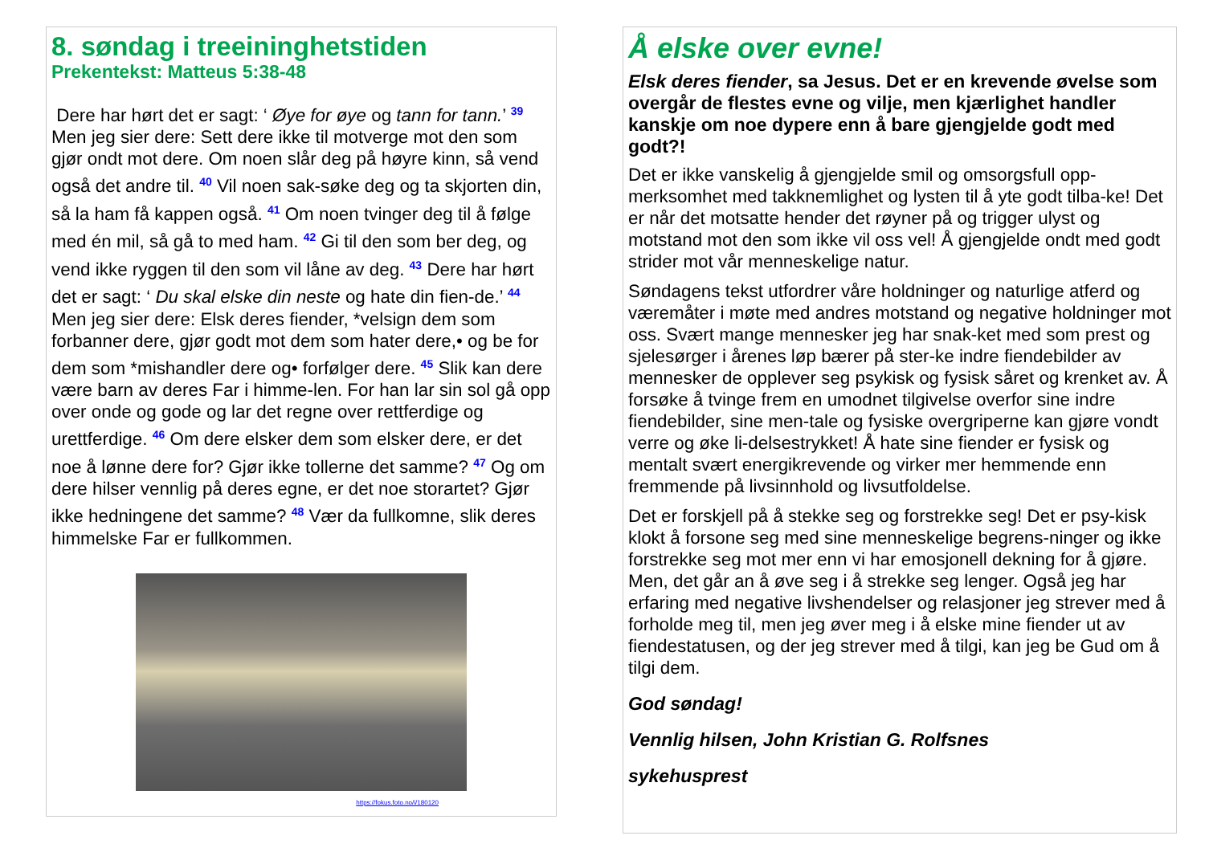8. søndag i treeininghetstiden
Prekentekst: Matteus 5:38-48
Dere har hørt det er sagt: ‘ Øye for øye og tann for tann.’ <sup>39</sup> Men jeg sier dere: Sett dere ikke til motverge mot den som gjør ondt mot dere. Om noen slår deg på høyre kinn, så vend også det andre til. <sup>40</sup> Vil noen sak-søke deg og ta skjorten din, så la ham få kappen også. <sup>41</sup> Om noen tvinger deg til å følge med én mil, så gå to med ham. <sup>42</sup> Gi til den som ber deg, og vend ikke ryggen til den som vil låne av deg. <sup>43</sup> Dere har hørt det er sagt: ‘ Du skal elske din neste og hate din fien-de.’ <sup>44</sup> Men jeg sier dere: Elsk deres fiender, *velsign dem som forbanner dere, gjør godt mot dem som hater dere,• og be for dem som *mishandler dere og• forfølger dere. <sup>45</sup> Slik kan dere være barn av deres Far i himme-len. For han lar sin sol gå opp over onde og gode og lar det regne over rettferdige og urettferdige. <sup>46</sup> Om dere elsker dem som elsker dere, er det noe å lønne dere for? Gjør ikke tollerne det samme? <sup>47</sup> Og om dere hilser vennlig på deres egne, er det noe storartet? Gjør ikke hedningene det samme? <sup>48</sup> Vær da fullkomne, slik deres himmelske Far er fullkommen.
https://fokus.foto.no/i/180120
Å elske over evne!
Elsk deres fiender, sa Jesus. Det er en krevende øvelse som overgår de flestes evne og vilje, men kjærlighet handler kanskje om noe dypere enn å bare gjengjelde godt med godt?!
Det er ikke vanskelig å gjengjelde smil og omsorgsfull opp-merksomhet med takknemlighet og lysten til å yte godt tilba-ke! Det er når det motsatte hender det røyner på og trigger ulyst og motstand mot den som ikke vil oss vel! Å gjengjelde ondt med godt strider mot vår menneskelige natur.
Søndagens tekst utfordrer våre holdninger og naturlige atferd og væremåter i møte med andres motstand og negative holdninger mot oss. Svært mange mennesker jeg har snak-ket med som prest og sjelesørger i årenes løp bærer på ster-ke indre fiendebilder av mennesker de opplever seg psykisk og fysisk såret og krenket av. Å forsøke å tvinge frem en umodnet tilgivelse overfor sine indre fiendebilder, sine men-tale og fysiske overgriperne kan gjøre vondt verre og øke li-delsestrykket! Å hate sine fiender er fysisk og mentalt svært energikrevende og virker mer hemmende enn fremmende på livsinnhold og livsutfoldelse.
Det er forskjell på å stekke seg og forstrekke seg! Det er psy-kisk klokt å forsone seg med sine menneskelige begrens-ninger og ikke forstrekke seg mot mer enn vi har emosjonell dekning for å gjøre. Men, det går an å øve seg i å strekke seg lenger. Også jeg har erfaring med negative livshendelser og relasjoner jeg strever med å forholde meg til, men jeg øver meg i å elske mine fiender ut av fiendestatusen, og der jeg strever med å tilgi, kan jeg be Gud om å tilgi dem.
God søndag!
Vennlig hilsen, John Kristian G. Rolfsnes
sykehusprest